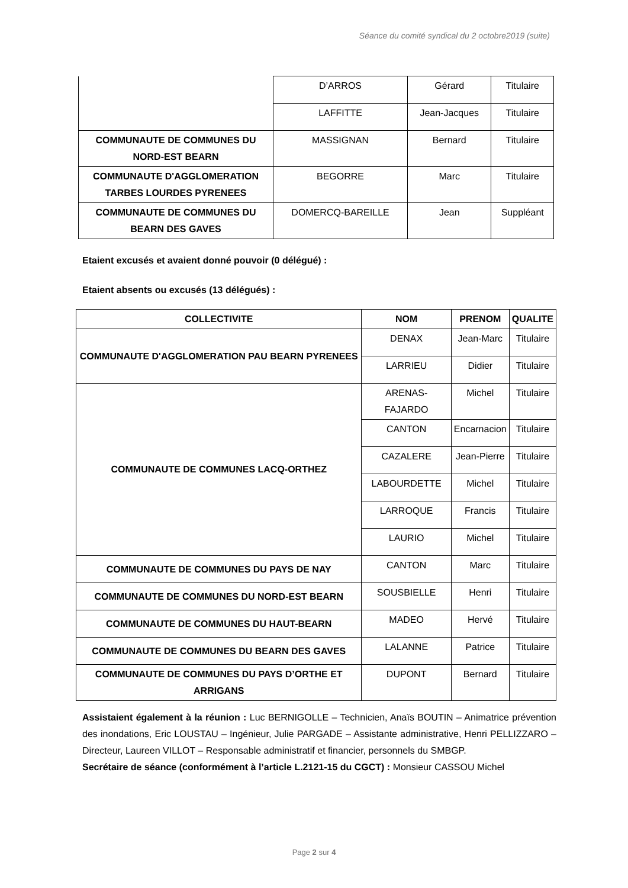Séance du comité syndical du 2 octobre2019 (suite)
| | D’ARROS | Gérard | Titulaire |
| | LAFFITTE | Jean-Jacques | Titulaire |
| COMMUNAUTE DE COMMUNES DU NORD-EST BEARN | MASSIGNAN | Bernard | Titulaire |
| COMMUNAUTE D'AGGLOMERATION TARBES LOURDES PYRENEES | BEGORRE | Marc | Titulaire |
| COMMUNAUTE DE COMMUNES DU BEARN DES GAVES | DOMERCQ-BAREILLE | Jean | Suppléant |
Etaient excusés et avaient donné pouvoir (0 délégué) :
Etaient absents ou excusés (13 délégués) :
| COLLECTIVITE | NOM | PRENOM | QUALITE |
| --- | --- | --- | --- |
| COMMUNAUTE D'AGGLOMERATION PAU BEARN PYRENEES | DENAX | Jean-Marc | Titulaire |
| | LARRIEU | Didier | Titulaire |
| COMMUNAUTE DE COMMUNES LACQ-ORTHEZ | ARENAS-FAJARDO | Michel | Titulaire |
| | CANTON | Encarnacion | Titulaire |
| | CAZALERE | Jean-Pierre | Titulaire |
| | LABOURDETTE | Michel | Titulaire |
| | LARROQUE | Francis | Titulaire |
| | LAURIO | Michel | Titulaire |
| COMMUNAUTE DE COMMUNES DU PAYS DE NAY | CANTON | Marc | Titulaire |
| COMMUNAUTE DE COMMUNES DU NORD-EST BEARN | SOUSBIELLE | Henri | Titulaire |
| COMMUNAUTE DE COMMUNES DU HAUT-BEARN | MADEO | Hervé | Titulaire |
| COMMUNAUTE DE COMMUNES DU BEARN DES GAVES | LALANNE | Patrice | Titulaire |
| COMMUNAUTE DE COMMUNES DU PAYS D’ORTHE ET ARRIGANS | DUPONT | Bernard | Titulaire |
Assistaient également à la réunion : Luc BERNIGOLLE – Technicien, Anaïs BOUTIN – Animatrice prévention des inondations, Eric LOUSTAU – Ingénieur, Julie PARGADE – Assistante administrative, Henri PELLIZZARO – Directeur, Laureen VILLOT – Responsable administratif et financier, personnels du SMBGP.
Secrétaire de séance (conformément à l’article L.2121-15 du CGCT) : Monsieur CASSOU Michel
Page 2 sur 4